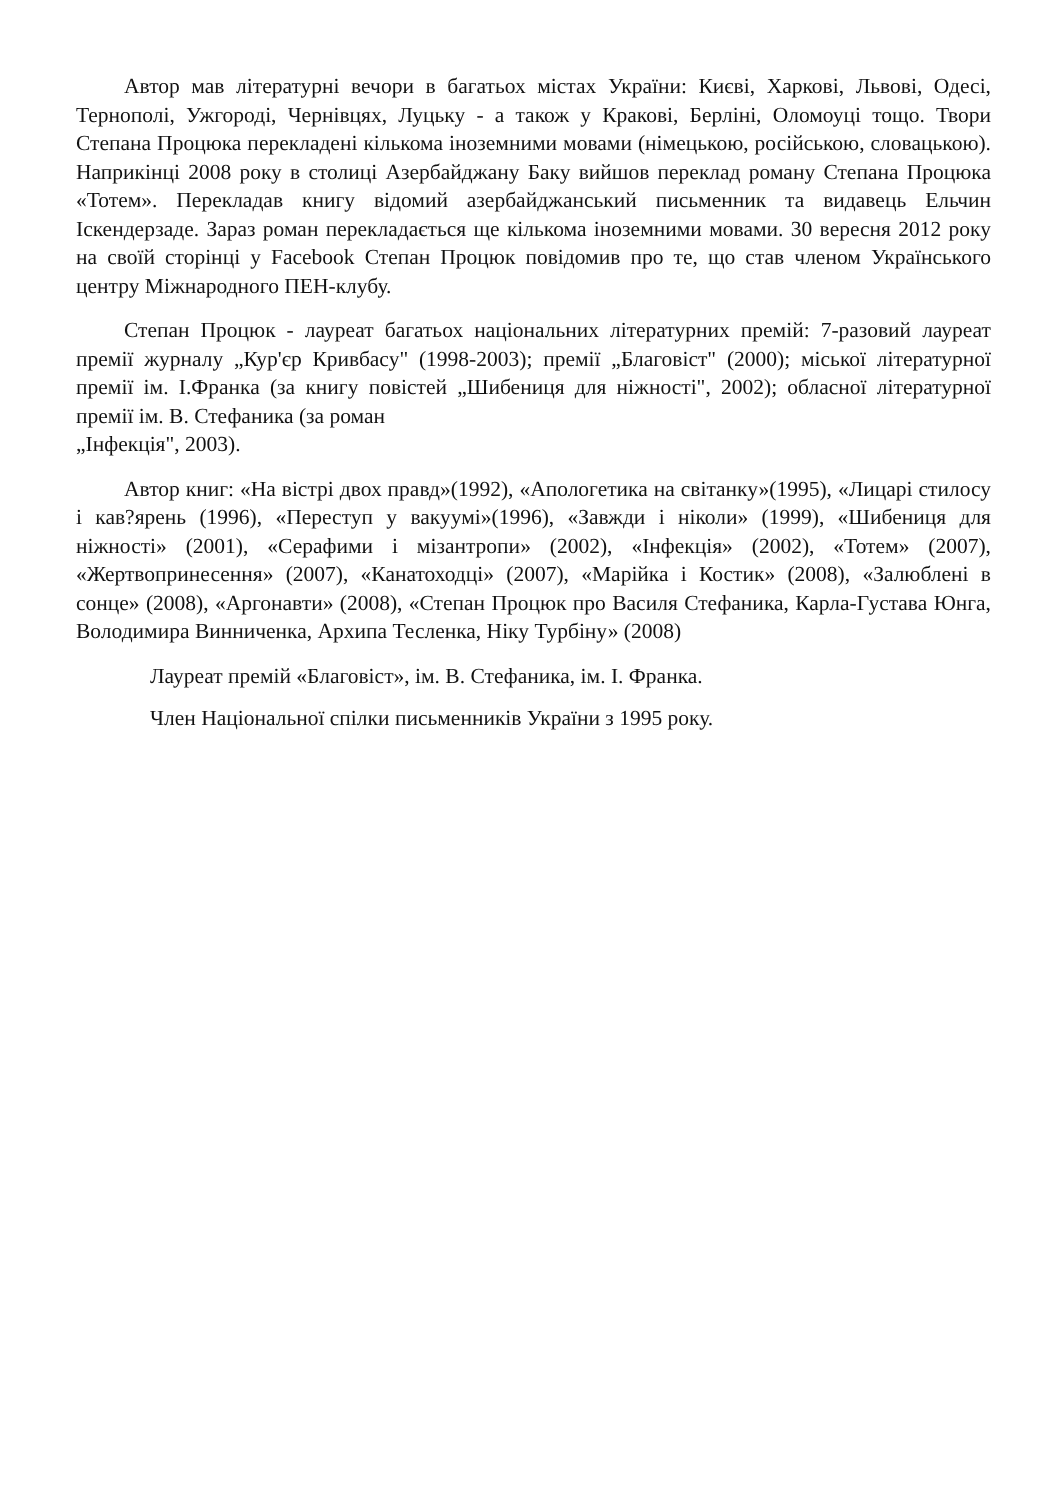Автор мав літературні вечори в багатьох містах України: Києві, Харкові, Львові, Одесі, Тернополі, Ужгороді, Чернівцях, Луцьку - а також у Кракові, Берліні, Оломоуці тощо. Твори Степана Процюка перекладені кількома іноземними мовами (німецькою, російською, словацькою). Наприкінці 2008 року в столиці Азербайджану Баку вийшов переклад роману Степана Процюка «Тотем». Перекладав книгу відомий азербайджанський письменник та видавець Ельчин Іскендерзаде. Зараз роман перекладається ще кількома іноземними мовами. 30 вересня 2012 року на своїй сторінці у Facebook Степан Процюк повідомив про те, що став членом Українського центру Міжнародного ПЕН-клубу.
Степан Процюк - лауреат багатьох національних літературних премій: 7-разовий лауреат премії журналу „Кур'єр Кривбасу" (1998-2003); премії „Благовіст" (2000); міської літературної премії ім. І.Франка (за книгу повістей „Шибениця для ніжності", 2002); обласної літературної премії ім. В. Стефаника (за роман
„Інфекція", 2003).
Автор книг: «На вістрі двох правд»(1992), «Апологетика на світанку»(1995), «Лицарі стилосу і кав?ярень (1996), «Переступ у вакуумі»(1996), «Завжди і ніколи» (1999), «Шибениця для ніжності» (2001), «Серафими і мізантропи» (2002), «Інфекція» (2002), «Тотем» (2007), «Жертвопринесення» (2007), «Канатоходці» (2007), «Марійка і Костик» (2008), «Залюблені в сонце» (2008), «Аргонавти» (2008), «Степан Процюк про Василя Стефаника, Карла-Густава Юнга, Володимира Винниченка, Архипа Тесленка, Ніку Турбіну» (2008)
Лауреат премій «Благовіст», ім. В. Стефаника, ім. І. Франка.
Член Національної спілки письменників України з 1995 року.